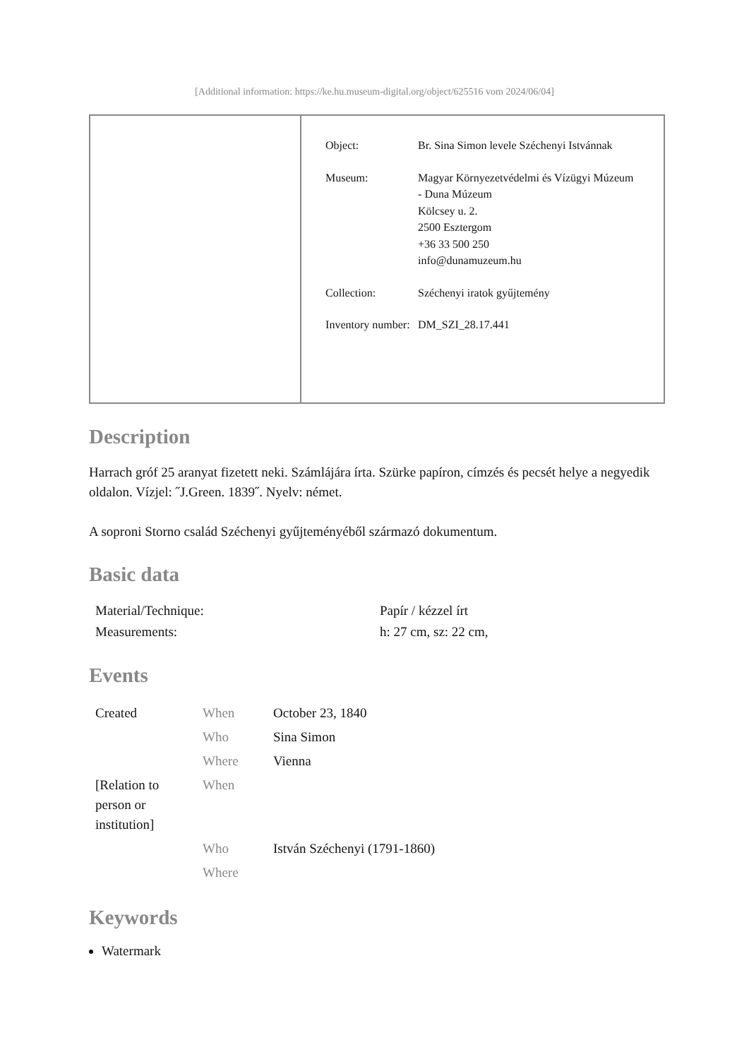[Additional information: https://ke.hu.museum-digital.org/object/625516 vom 2024/06/04]
| Object: | Br. Sina Simon levele Széchenyi Istvánnak |
| Museum: | Magyar Környezetvédelmi és Vízügyi Múzeum - Duna Múzeum Kölcsey u. 2. 2500 Esztergom +36 33 500 250 info@dunamuzeum.hu |
| Collection: | Széchenyi iratok gyűjtemény |
| Inventory number: | DM_SZI_28.17.441 |
Description
Harrach gróf 25 aranyat fizetett neki. Számlájára írta. Szürke papíron, címzés és pecsét helye a negyedik oldalon. Vízjel: ˝J.Green. 1839˝. Nyelv: német.
A soproni Storno család Széchenyi gyűjteményéből származó dokumentum.
Basic data
| Material/Technique: | Papír / kézzel írt |
| Measurements: | h: 27 cm, sz: 22 cm, |
Events
| Created | When | October 23, 1840 |
| | Who | Sina Simon |
| | Where | Vienna |
| [Relation to person or institution] | When | |
| | Who | István Széchenyi (1791-1860) |
| | Where | |
Keywords
Watermark